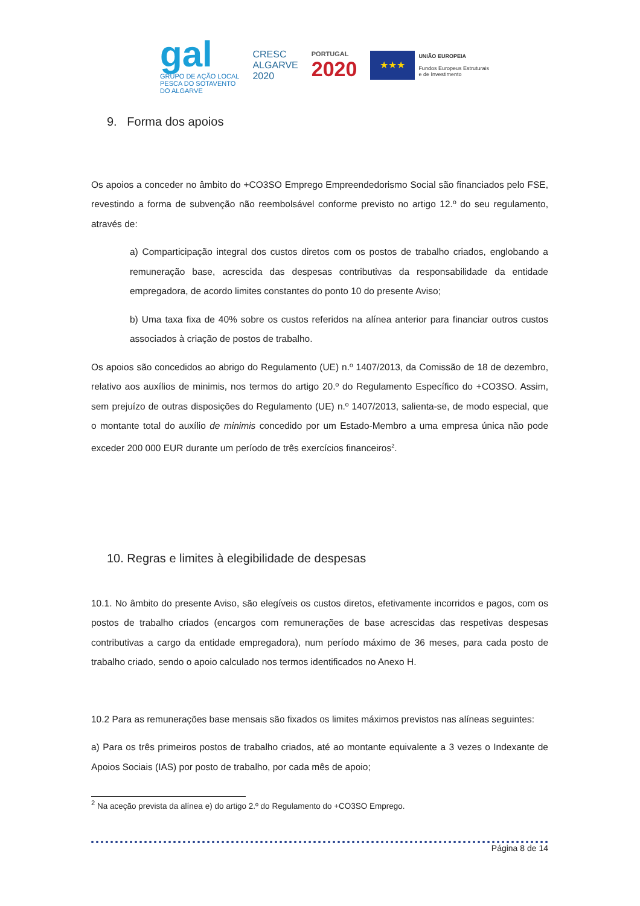gal
GRUPO DE AÇÃO LOCAL
PESCA DO SOTAVENTO
DO ALGARVE
CRESC
ALGARVE
2020
PORTUGAL
2020
★★★
UNIÃO EUROPEIA
Fundos Europeus Estruturais
e de Investimento
9. Forma dos apoios
Os apoios a conceder no âmbito do +CO3SO Emprego Empreendedorismo Social são financiados pelo FSE, revestindo a forma de subvenção não reembolsável conforme previsto no artigo 12.º do seu regulamento, através de:
a) Comparticipação integral dos custos diretos com os postos de trabalho criados, englobando a remuneração base, acrescida das despesas contributivas da responsabilidade da entidade empregadora, de acordo limites constantes do ponto 10 do presente Aviso;
b) Uma taxa fixa de 40% sobre os custos referidos na alínea anterior para financiar outros custos associados à criação de postos de trabalho.
Os apoios são concedidos ao abrigo do Regulamento (UE) n.º 1407/2013, da Comissão de 18 de dezembro, relativo aos auxílios de minimis, nos termos do artigo 20.º do Regulamento Específico do +CO3SO. Assim, sem prejuízo de outras disposições do Regulamento (UE) n.º 1407/2013, salienta-se, de modo especial, que o montante total do auxílio de minimis concedido por um Estado-Membro a uma empresa única não pode exceder 200 000 EUR durante um período de três exercícios financeiros<sup>2</sup>.
10. Regras e limites à elegibilidade de despesas
10.1. No âmbito do presente Aviso, são elegíveis os custos diretos, efetivamente incorridos e pagos, com os postos de trabalho criados (encargos com remunerações de base acrescidas das respetivas despesas contributivas a cargo da entidade empregadora), num período máximo de 36 meses, para cada posto de trabalho criado, sendo o apoio calculado nos termos identificados no Anexo H.
10.2 Para as remunerações base mensais são fixados os limites máximos previstos nas alíneas seguintes:
a) Para os três primeiros postos de trabalho criados, até ao montante equivalente a 3 vezes o Indexante de Apoios Sociais (IAS) por posto de trabalho, por cada mês de apoio;
<sup>2</sup> Na aceção prevista da alínea e) do artigo 2.º do Regulamento do +CO3SO Emprego.
Página 8 de 14